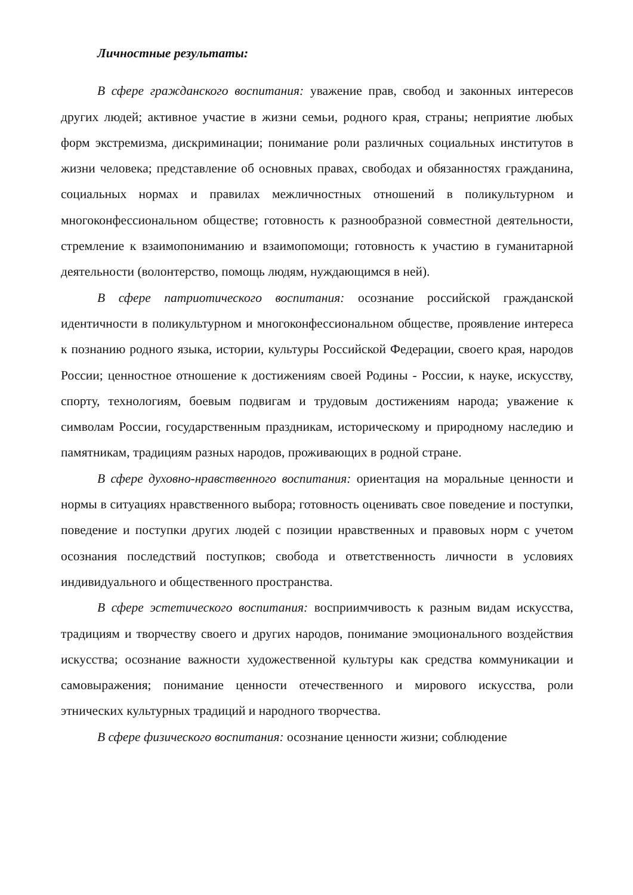Личностные результаты:
В сфере гражданского воспитания: уважение прав, свобод и законных интересов других людей; активное участие в жизни семьи, родного края, страны; неприятие любых форм экстремизма, дискриминации; понимание роли различных социальных институтов в жизни человека; представление об основных правах, свободах и обязанностях гражданина, социальных нормах и правилах межличностных отношений в поликультурном и многоконфессиональном обществе; готовность к разнообразной совместной деятельности, стремление к взаимопониманию и взаимопомощи; готовность к участию в гуманитарной деятельности (волонтерство, помощь людям, нуждающимся в ней).
В сфере патриотического воспитания: осознание российской гражданской идентичности в поликультурном и многоконфессиональном обществе, проявление интереса к познанию родного языка, истории, культуры Российской Федерации, своего края, народов России; ценностное отношение к достижениям своей Родины - России, к науке, искусству, спорту, технологиям, боевым подвигам и трудовым достижениям народа; уважение к символам России, государственным праздникам, историческому и природному наследию и памятникам, традициям разных народов, проживающих в родной стране.
В сфере духовно-нравственного воспитания: ориентация на моральные ценности и нормы в ситуациях нравственного выбора; готовность оценивать свое поведение и поступки, поведение и поступки других людей с позиции нравственных и правовых норм с учетом осознания последствий поступков; свобода и ответственность личности в условиях индивидуального и общественного пространства.
В сфере эстетического воспитания: восприимчивость к разным видам искусства, традициям и творчеству своего и других народов, понимание эмоционального воздействия искусства; осознание важности художественной культуры как средства коммуникации и самовыражения; понимание ценности отечественного и мирового искусства, роли этнических культурных традиций и народного творчества.
В сфере физического воспитания: осознание ценности жизни; соблюдение